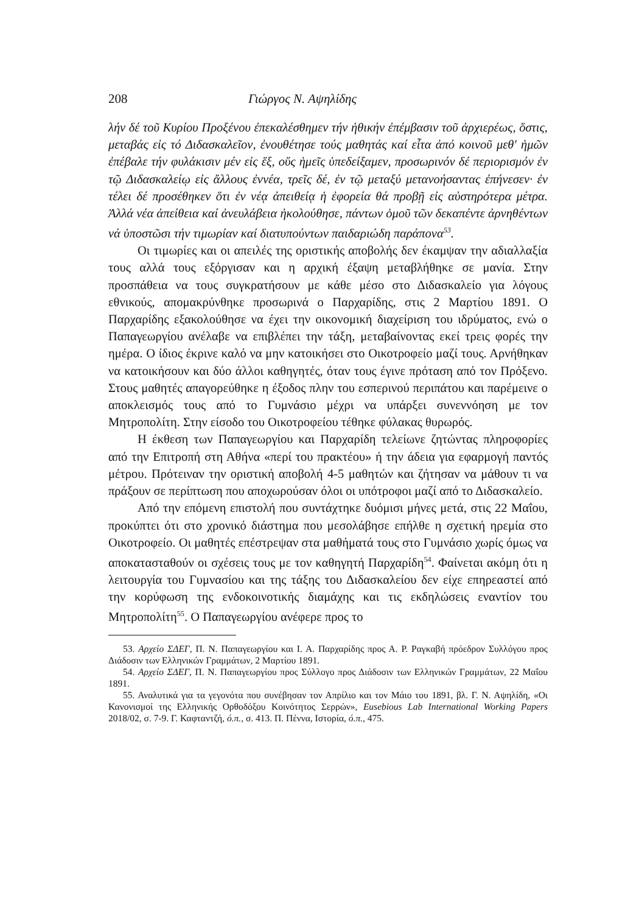208 Γιώργος Ν. Αψηλίδης
λήν δέ τοῦ Κυρίου Προξένου ἐπεκαλέσθημεν τήν ἠθικήν ἐπέμβασιν τοῦ ἀρχιερέως, ὅστις, μεταβάς εἰς τό Διδασκαλεῖον, ἐνουθέτησε τούς μαθητάς καί εἶτα ἀπό κοινοῦ μεθ' ἡμῶν ἐπέβαλε τήν φυλάκισιν μέν εἰς ἕξ, οὕς ἡμεῖς ὑπεδείξαμεν, προσωρινόν δέ περιορισμόν ἐν τῷ Διδασκαλείῳ εἰς ἄλλους ἐννέα, τρεῖς δέ, ἐν τῷ μεταξύ μετανοήσαντας ἐπήνεσεν· ἐν τέλει δέ προσέθηκεν ὅτι ἐν νέᾳ ἀπειθείᾳ ἡ ἐφορεία θά προβῇ εἰς αὐστηρότερα μέτρα. Ἀλλά νέα ἀπείθεια καί ἀνευλάβεια ἠκολούθησε, πάντων ὁμοῦ τῶν δεκαπέντε ἀρνηθέντων νά ὑποστῶσι τήν τιμωρίαν καί διατυπούντων παιδαριώδη παράπονα<sup>53</sup>.
Οι τιμωρίες και οι απειλές της οριστικής αποβολής δεν έκαμψαν την αδιαλλαξία τους αλλά τους εξόργισαν και η αρχική έξαψη μεταβλήθηκε σε μανία. Στην προσπάθεια να τους συγκρατήσουν με κάθε μέσο στο Διδασκαλείο για λόγους εθνικούς, απομακρύνθηκε προσωρινά ο Παρχαρίδης, στις 2 Μαρτίου 1891. Ο Παρχαρίδης εξακολούθησε να έχει την οικονομική διαχείριση του ιδρύματος, ενώ ο Παπαγεωργίου ανέλαβε να επιβλέπει την τάξη, μεταβαίνοντας εκεί τρεις φορές την ημέρα. Ο ίδιος έκρινε καλό να μην κατοικήσει στο Οικοτροφείο μαζί τους. Αρνήθηκαν να κατοικήσουν και δύο άλλοι καθηγητές, όταν τους έγινε πρόταση από τον Πρόξενο. Στους μαθητές απαγορεύθηκε η έξοδος πλην του εσπερινού περιπάτου και παρέμεινε ο αποκλεισμός τους από το Γυμνάσιο μέχρι να υπάρξει συνεννόηση με τον Μητροπολίτη. Στην είσοδο του Οικοτροφείου τέθηκε φύλακας θυρωρός.
Η έκθεση των Παπαγεωργίου και Παρχαρίδη τελείωνε ζητώντας πληροφορίες από την Επιτροπή στη Αθήνα «περί του πρακτέου» ή την άδεια για εφαρμογή παντός μέτρου. Πρότειναν την οριστική αποβολή 4-5 μαθητών και ζήτησαν να μάθουν τι να πράξουν σε περίπτωση που αποχωρούσαν όλοι οι υπότροφοι μαζί από το Διδασκαλείο.
Από την επόμενη επιστολή που συντάχτηκε δυόμισι μήνες μετά, στις 22 Μαΐου, προκύπτει ότι στο χρονικό διάστημα που μεσολάβησε επήλθε η σχετική ηρεμία στο Οικοτροφείο. Οι μαθητές επέστρεψαν στα μαθήματά τους στο Γυμνάσιο χωρίς όμως να αποκατασταθούν οι σχέσεις τους με τον καθηγητή Παρχαρίδη<sup>54</sup>. Φαίνεται ακόμη ότι η λειτουργία του Γυμνασίου και της τάξης του Διδασκαλείου δεν είχε επηρεαστεί από την κορύφωση της ενδοκοινοτικής διαμάχης και τις εκδηλώσεις εναντίον του Μητροπολίτη<sup>55</sup>. Ο Παπαγεωργίου ανέφερε προς το
53. Αρχείο ΣΔΕΓ, Π. Ν. Παπαγεωργίου και Ι. Α. Παρχαρίδης προς Α. Ρ. Ραγκαβή πρόεδρον Συλλόγου προς Διάδοσιν των Ελληνικών Γραμμάτων, 2 Μαρτίου 1891.
54. Αρχείο ΣΔΕΓ, Π. Ν. Παπαγεωργίου προς Σύλλογο προς Διάδοσιν των Ελληνικών Γραμμάτων, 22 Μαΐου 1891.
55. Αναλυτικά για τα γεγονότα που συνέβησαν τον Απρίλιο και τον Μάιο του 1891, βλ. Γ. Ν. Αψηλίδη, «Οι Κανονισμοί της Ελληνικής Ορθοδόξου Κοινότητος Σερρών», Eusebious Lab International Working Papers 2018/02, σ. 7-9. Γ. Καφταντζή, ό.π., σ. 413. Π. Πέννα, Ιστορία, ό.π., 475.